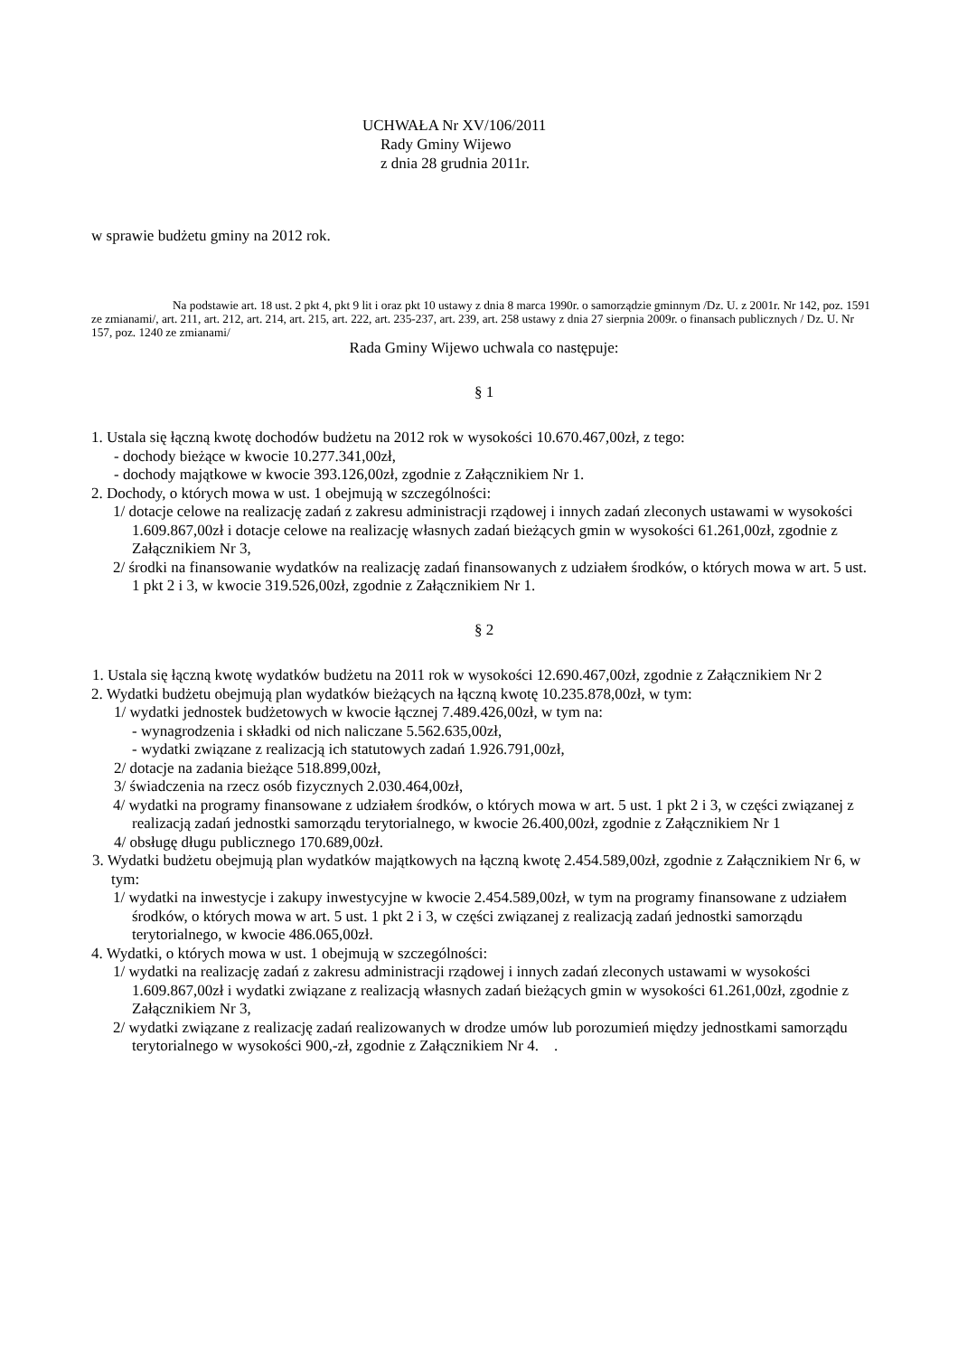UCHWAŁA Nr XV/106/2011
Rady Gminy Wijewo
z dnia 28 grudnia 2011r.
w sprawie budżetu gminy na 2012 rok.
Na podstawie art. 18 ust. 2 pkt 4, pkt 9 lit i oraz pkt 10 ustawy z dnia 8 marca 1990r. o samorządzie gminnym /Dz. U. z 2001r. Nr 142, poz. 1591 ze zmianami/, art. 211, art. 212, art. 214, art. 215, art. 222, art. 235-237, art. 239, art. 258 ustawy z dnia 27 sierpnia 2009r. o finansach publicznych / Dz. U. Nr 157, poz. 1240 ze zmianami/
Rada Gminy Wijewo uchwala co następuje:
§ 1
1. Ustala się łączną kwotę dochodów budżetu na 2012 rok w wysokości 10.670.467,00zł, z tego:
- dochody bieżące w kwocie 10.277.341,00zł,
- dochody majątkowe w kwocie 393.126,00zł, zgodnie z Załącznikiem Nr 1.
2. Dochody, o których mowa w ust. 1 obejmują w szczególności:
1/ dotacje celowe na realizację zadań z zakresu administracji rządowej i innych zadań zleconych ustawami w wysokości 1.609.867,00zł i dotacje celowe na realizację własnych zadań bieżących gmin w wysokości 61.261,00zł, zgodnie z Załącznikiem Nr 3,
2/ środki na finansowanie wydatków na realizację zadań finansowanych z udziałem środków, o których mowa w art. 5 ust. 1 pkt 2 i 3, w kwocie 319.526,00zł, zgodnie z Załącznikiem Nr 1.
§ 2
1. Ustala się łączną kwotę wydatków budżetu na 2011 rok w wysokości 12.690.467,00zł, zgodnie z Załącznikiem Nr 2
2. Wydatki budżetu obejmują plan wydatków bieżących na łączną kwotę 10.235.878,00zł, w tym:
1/ wydatki jednostek budżetowych w kwocie łącznej 7.489.426,00zł, w tym na:
- wynagrodzenia i składki od nich naliczane 5.562.635,00zł,
- wydatki związane z realizacją ich statutowych zadań 1.926.791,00zł,
2/ dotacje na zadania bieżące 518.899,00zł,
3/ świadczenia na rzecz osób fizycznych 2.030.464,00zł,
4/ wydatki na programy finansowane z udziałem środków, o których mowa w art. 5 ust. 1 pkt 2 i 3, w części związanej z realizacją zadań jednostki samorządu terytorialnego, w kwocie 26.400,00zł, zgodnie z Załącznikiem Nr 1
4/ obsługę długu publicznego 170.689,00zł.
3. Wydatki budżetu obejmują plan wydatków majątkowych na łączną kwotę 2.454.589,00zł, zgodnie z Załącznikiem Nr 6, w tym:
1/ wydatki na inwestycje i zakupy inwestycyjne w kwocie 2.454.589,00zł, w tym na programy finansowane z udziałem środków, o których mowa w art. 5 ust. 1 pkt 2 i 3, w części związanej z realizacją zadań jednostki samorządu terytorialnego, w kwocie 486.065,00zł.
4. Wydatki, o których mowa w ust. 1 obejmują w szczególności:
1/ wydatki na realizację zadań z zakresu administracji rządowej i innych zadań zleconych ustawami w wysokości 1.609.867,00zł i wydatki związane z realizacją własnych zadań bieżących gmin w wysokości 61.261,00zł, zgodnie z Załącznikiem Nr 3,
2/ wydatki związane z realizację zadań realizowanych w drodze umów lub porozumień między jednostkami samorządu terytorialnego w wysokości 900,-zł, zgodnie z Załącznikiem Nr 4. .